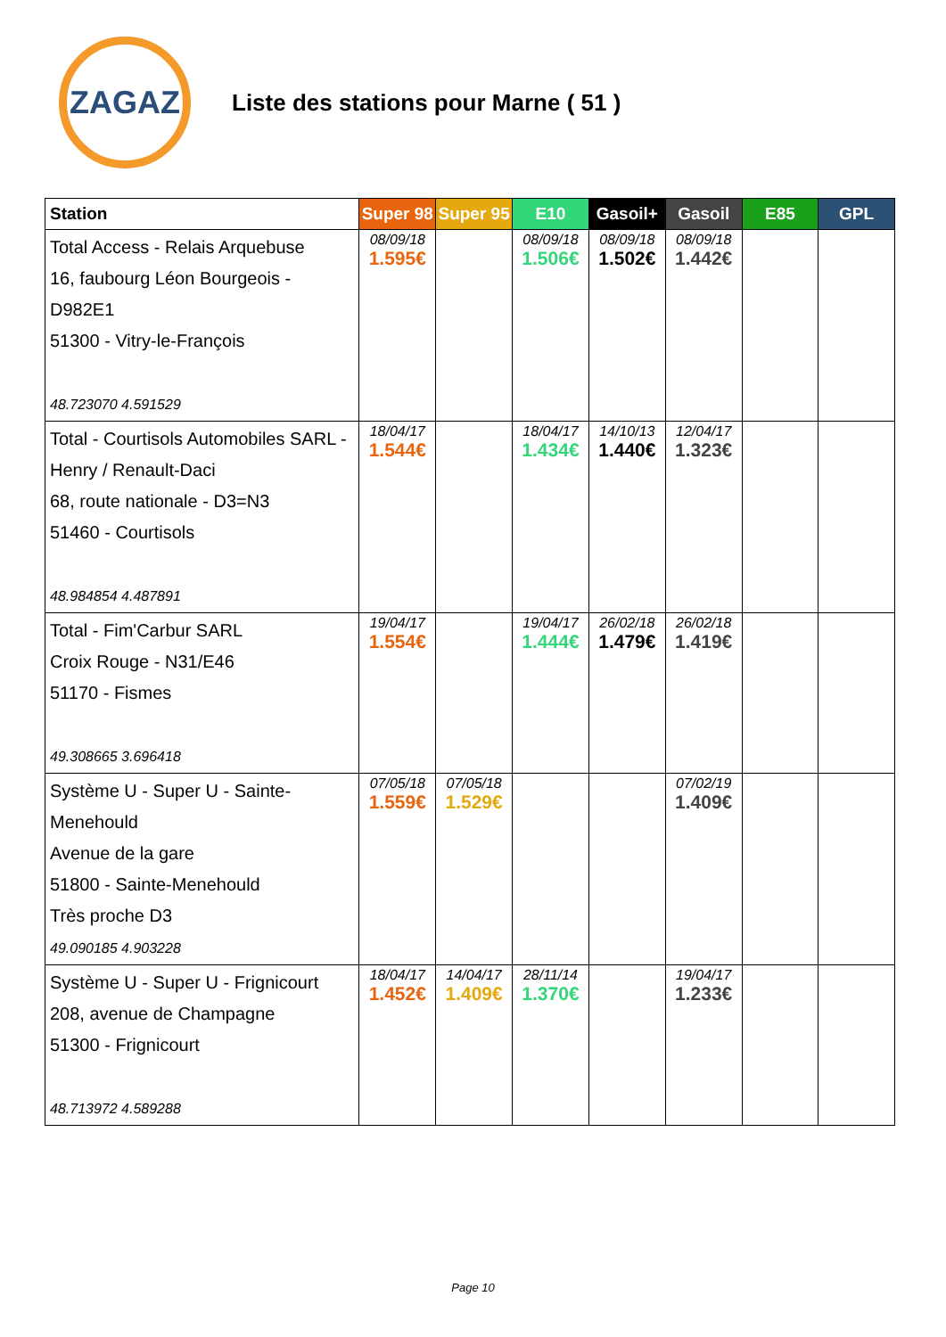ZAGAZ
Liste des stations pour Marne ( 51 )
| Station | Super 98 | Super 95 | E10 | Gasoil+ | Gasoil | E85 | GPL |
| --- | --- | --- | --- | --- | --- | --- | --- |
| Total Access - Relais Arquebuse 16, faubourg Léon Bourgeois - D982E1 51300 - Vitry-le-François 48.723070 4.591529 | 08/09/18 1.595€ | | 08/09/18 1.506€ | 08/09/18 1.502€ | 08/09/18 1.442€ | | |
| Total - Courtisols Automobiles SARL - Henry / Renault-Daci 68, route nationale - D3=N3 51460 - Courtisols 48.984854 4.487891 | 18/04/17 1.544€ | | 18/04/17 1.434€ | 14/10/13 1.440€ | 12/04/17 1.323€ | | |
| Total - Fim'Carbur SARL Croix Rouge - N31/E46 51170 - Fismes 49.308665 3.696418 | 19/04/17 1.554€ | | 19/04/17 1.444€ | 26/02/18 1.479€ | 26/02/18 1.419€ | | |
| Système U - Super U - Sainte-Menehould Avenue de la gare 51800 - Sainte-Menehould Très proche D3 49.090185 4.903228 | 07/05/18 1.559€ | 07/05/18 1.529€ | | | 07/02/19 1.409€ | | |
| Système U - Super U - Frignicourt 208, avenue de Champagne 51300 - Frignicourt 48.713972 4.589288 | 18/04/17 1.452€ | 14/04/17 1.409€ | 28/11/14 1.370€ | | 19/04/17 1.233€ | | |
Page 10